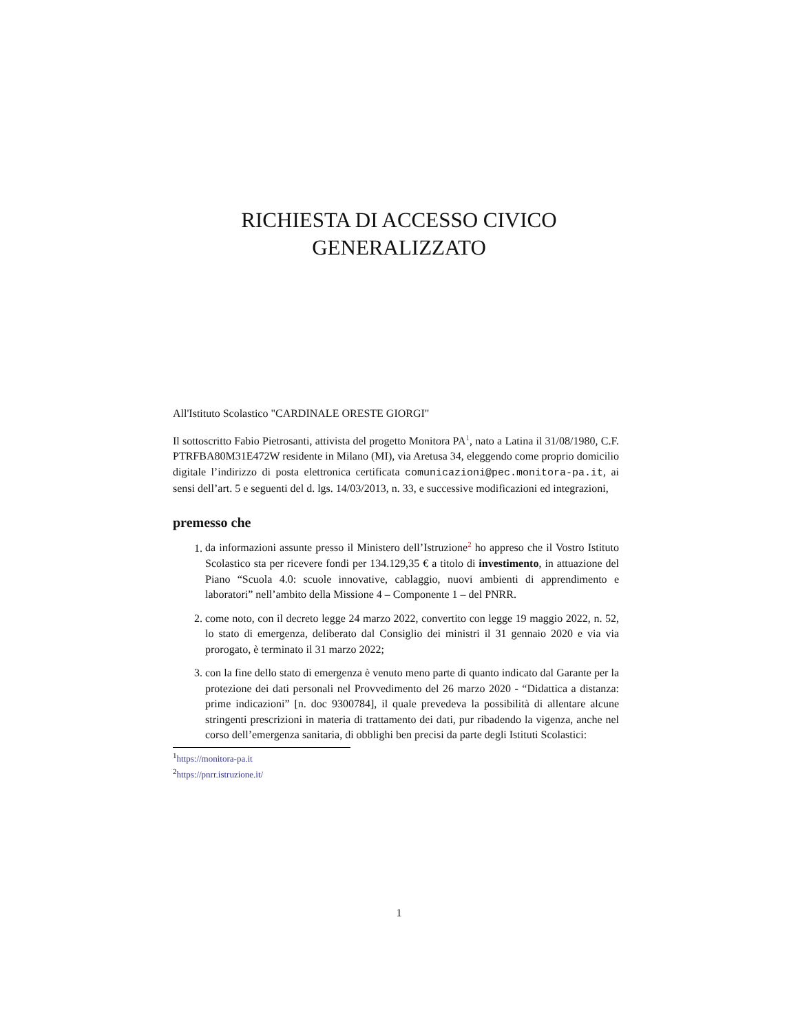RICHIESTA DI ACCESSO CIVICO
GENERALIZZATO
All'Istituto Scolastico "CARDINALE ORESTE GIORGI"
Il sottoscritto Fabio Pietrosanti, attivista del progetto Monitora PA<sup>1</sup>, nato a Latina il 31/08/1980, C.F. PTRFBA80M31E472W residente in Milano (MI), via Aretusa 34, eleggendo come proprio domicilio digitale l’indirizzo di posta elettronica certificata comunicazioni@pec.monitora-pa.it, ai sensi dell’art. 5 e seguenti del d. lgs. 14/03/2013, n. 33, e successive modificazioni ed integrazioni,
premesso che
1. da informazioni assunte presso il Ministero dell’Istruzione<sup>2</sup> ho appreso che il Vostro Istituto Scolastico sta per ricevere fondi per 134.129,35 € a titolo di investimento, in attuazione del Piano “Scuola 4.0: scuole innovative, cablaggio, nuovi ambienti di apprendimento e laboratori” nell’ambito della Missione 4 – Componente 1 – del PNRR.
2. come noto, con il decreto legge 24 marzo 2022, convertito con legge 19 maggio 2022, n. 52, lo stato di emergenza, deliberato dal Consiglio dei ministri il 31 gennaio 2020 e via via prorogato, è terminato il 31 marzo 2022;
3. con la fine dello stato di emergenza è venuto meno parte di quanto indicato dal Garante per la protezione dei dati personali nel Provvedimento del 26 marzo 2020 - “Didattica a distanza: prime indicazioni” [n. doc 9300784], il quale prevedeva la possibilità di allentare alcune stringenti prescrizioni in materia di trattamento dei dati, pur ribadendo la vigenza, anche nel corso dell’emergenza sanitaria, di obblighi ben precisi da parte degli Istituti Scolastici:
<sup>1</sup> https://monitora-pa.it
<sup>2</sup> https://pnrr.istruzione.it/
1